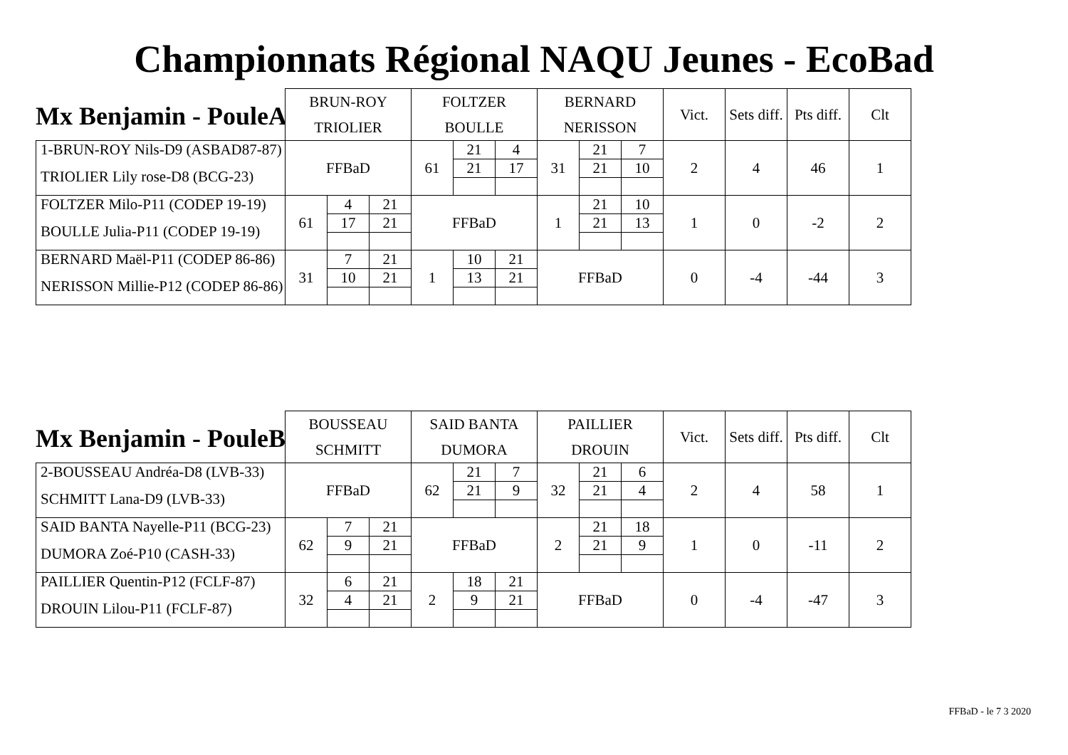Championnats Régional NAQU Jeunes - EcoBad
Mx Benjamin - PouleA
| | BRUN-ROY | | | FOLTZER | | | BERNARD | | | Vict. | Sets diff. | Pts diff. | Clt |
| | TRIOLIER | | | BOULLE | | | NERISSON | | | | | | |
| 1-BRUN-ROY Nils-D9 (ASBAD87-87) | FFBaD | | | 61 | 21 | 4 | 31 | 21 | 7 | 2 | 4 | 46 | 1 |
| TRIOLIER Lily rose-D8 (BCG-23) | | | | | 21 | 17 | | 21 | 10 | | | | |
| FOLTZER Milo-P11 (CODEP 19-19) | 61 | 4 | 21 | FFBaD | | | 1 | 21 | 10 | 1 | 0 | -2 | 2 |
| BOULLE Julia-P11 (CODEP 19-19) | | 17 | 21 | | | | | 21 | 13 | | | | |
| BERNARD Maël-P11 (CODEP 86-86) | 31 | 7 | 21 | 1 | 10 | 21 | FFBaD | | | 0 | -4 | -44 | 3 |
| NERISSON Millie-P12 (CODEP 86-86) | | 10 | 21 | | 13 | 21 | | | | | | | |
Mx Benjamin - PouleB
| | BOUSSEAU | | | SAID BANTA | | | PAILLIER | | | Vict. | Sets diff. | Pts diff. | Clt |
| | SCHMITT | | | DUMORA | | | DROUIN | | | | | | |
| 2-BOUSSEAU Andréa-D8 (LVB-33) | FFBaD | | | 62 | 21 | 7 | 32 | 21 | 6 | 2 | 4 | 58 | 1 |
| SCHMITT Lana-D9 (LVB-33) | | | | | 21 | 9 | | 21 | 4 | | | | |
| SAID BANTA Nayelle-P11 (BCG-23) | 62 | 7 | 21 | FFBaD | | | 2 | 21 | 18 | 1 | 0 | -11 | 2 |
| DUMORA Zoé-P10 (CASH-33) | | 9 | 21 | | | | | 21 | 9 | | | | |
| PAILLIER Quentin-P12 (FCLF-87) | 32 | 6 | 21 | 2 | 18 | 21 | FFBaD | | | 0 | -4 | -47 | 3 |
| DROUIN Lilou-P11 (FCLF-87) | | 4 | 21 | | 9 | 21 | | | | | | | |
FFBaD - le 7 3 2020